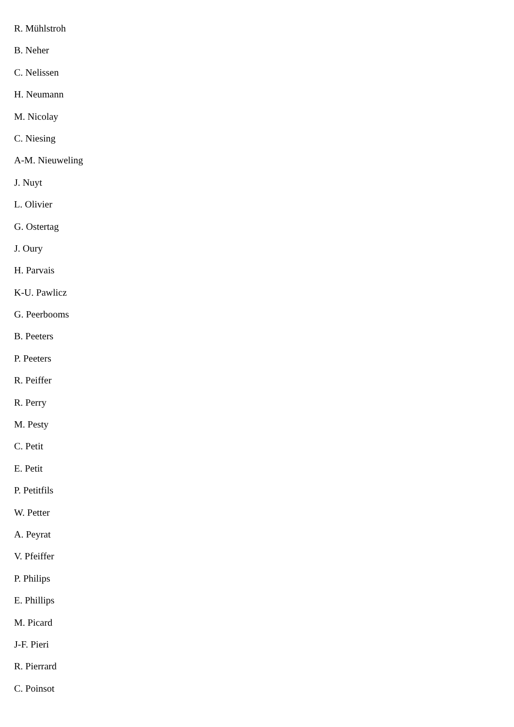R. Mühlstroh
B. Neher
C. Nelissen
H. Neumann
M. Nicolay
C. Niesing
A-M. Nieuweling
J. Nuyt
L. Olivier
G. Ostertag
J. Oury
H. Parvais
K-U. Pawlicz
G. Peerbooms
B. Peeters
P. Peeters
R. Peiffer
R. Perry
M. Pesty
C. Petit
E. Petit
P. Petitfils
W. Petter
A. Peyrat
V. Pfeiffer
P. Philips
E. Phillips
M. Picard
J-F. Pieri
R. Pierrard
C. Poinsot